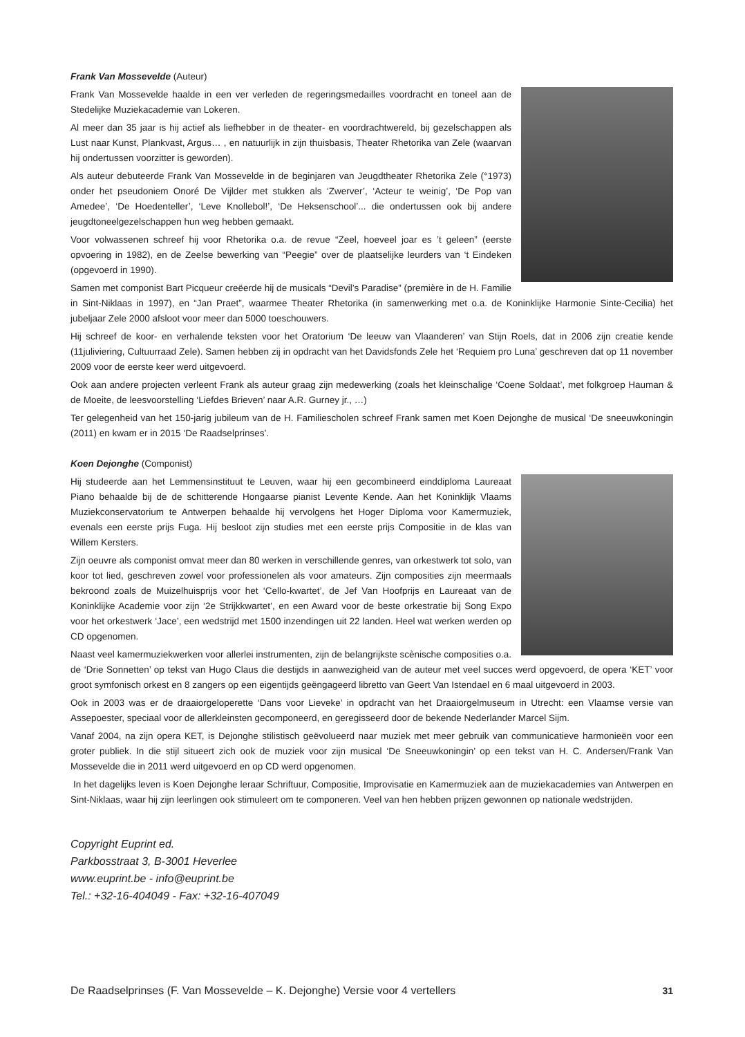Frank Van Mossevelde (Auteur)
Frank Van Mossevelde haalde in een ver verleden de regeringsmedailles voordracht en toneel aan de Stedelijke Muziekacademie van Lokeren.
Al meer dan 35 jaar is hij actief als liefhebber in de theater- en voordrachtwereld, bij gezelschappen als Lust naar Kunst, Plankvast, Argus… , en natuurlijk in zijn thuisbasis, Theater Rhetorika van Zele (waarvan hij ondertussen voorzitter is geworden).
Als auteur debuteerde Frank Van Mossevelde in de beginjaren van Jeugdtheater Rhetorika Zele (°1973) onder het pseudoniem Onoré De Vijlder met stukken als ‘Zwerver’, ‘Acteur te weinig’, ‘De Pop van Amedee’, ‘De Hoedenteller’, ‘Leve Knollebol!’, ‘De Heksenschool’... die ondertussen ook bij andere jeugdtoneelgezelschappen hun weg hebben gemaakt.
Voor volwassenen schreef hij voor Rhetorika o.a. de revue “Zeel, hoeveel joar es ’t geleen” (eerste opvoering in 1982), en de Zeelse bewerking van “Peegie” over de plaatselijke leurders van ‘t Eindeken (opgevoerd in 1990).
Samen met componist Bart Picqueur creëerde hij de musicals “Devil’s Paradise” (première in de H. Familie in Sint-Niklaas in 1997), en “Jan Praet”, waarmee Theater Rhetorika (in samenwerking met o.a. de Koninklijke Harmonie Sinte-Cecilia) het jubeljaar Zele 2000 afsloot voor meer dan 5000 toeschouwers.
Hij schreef de koor- en verhalende teksten voor het Oratorium ‘De leeuw van Vlaanderen’ van Stijn Roels, dat in 2006 zijn creatie kende (11juliviering, Cultuurraad Zele). Samen hebben zij in opdracht van het Davidsfonds Zele het ‘Requiem pro Luna’ geschreven dat op 11 november 2009 voor de eerste keer werd uitgevoerd.
Ook aan andere projecten verleent Frank als auteur graag zijn medewerking (zoals het kleinschalige ‘Coene Soldaat’, met folkgroep Hauman & de Moeite, de leesvoorstelling ‘Liefdes Brieven’ naar A.R. Gurney jr., …)
Ter gelegenheid van het 150-jarig jubileum van de H. Familiescholen schreef Frank samen met Koen Dejonghe de musical ‘De sneeuwkoningin (2011) en kwam er in 2015 ‘De Raadselprinses’.
Koen Dejonghe (Componist)
Hij studeerde aan het Lemmensinstituut te Leuven, waar hij een gecombineerd einddiploma Laureaat Piano behaalde bij de de schitterende Hongaarse pianist Levente Kende. Aan het Koninklijk Vlaams Muziekconservatorium te Antwerpen behaalde hij vervolgens het Hoger Diploma voor Kamermuziek, evenals een eerste prijs Fuga. Hij besloot zijn studies met een eerste prijs Compositie in de klas van Willem Kersters.
Zijn oeuvre als componist omvat meer dan 80 werken in verschillende genres, van orkestwerk tot solo, van koor tot lied, geschreven zowel voor professionelen als voor amateurs. Zijn composities zijn meermaals bekroond zoals de Muizelhuisprijs voor het ‘Cello-kwartet’, de Jef Van Hoofprijs en Laureaat van de Koninklijke Academie voor zijn ‘2e Strijkkwartet’, en een Award voor de beste orkestratie bij Song Expo voor het orkestwerk ‘Jace’, een wedstrijd met 1500 inzendingen uit 22 landen. Heel wat werken werden op CD opgenomen.
Naast veel kamermuziekwerken voor allerlei instrumenten, zijn de belangrijkste scènische composities o.a. de ‘Drie Sonnetten’ op tekst van Hugo Claus die destijds in aanwezigheid van de auteur met veel succes werd opgevoerd, de opera ‘KET’ voor groot symfonisch orkest en 8 zangers op een eigentijds geëngageerd libretto van Geert Van Istendael en 6 maal uitgevoerd in 2003.
Ook in 2003 was er de draaiorgeloperette ‘Dans voor Lieveke’ in opdracht van het Draaiorgelmuseum in Utrecht: een Vlaamse versie van Assepoester, speciaal voor de allerkleinsten gecomponeerd, en geregisseerd door de bekende Nederlander Marcel Sijm.
Vanaf 2004, na zijn opera KET, is Dejonghe stilistisch geëvolueerd naar muziek met meer gebruik van communicatieve harmonieën voor een groter publiek. In die stijl situeert zich ook de muziek voor zijn musical ‘De Sneeuwkoningin’ op een tekst van H. C. Andersen/Frank Van Mossevelde die in 2011 werd uitgevoerd en op CD werd opgenomen.
In het dagelijks leven is Koen Dejonghe leraar Schriftuur, Compositie, Improvisatie en Kamermuziek aan de muziekacademies van Antwerpen en Sint-Niklaas, waar hij zijn leerlingen ook stimuleert om te componeren. Veel van hen hebben prijzen gewonnen op nationale wedstrijden.
Copyright Euprint ed.
Parkbosstraat 3, B-3001 Heverlee
www.euprint.be - info@euprint.be
Tel.: +32-16-404049 - Fax: +32-16-407049
De Raadselprinses (F. Van Mossevelde – K. Dejonghe) Versie voor 4 vertellers 31